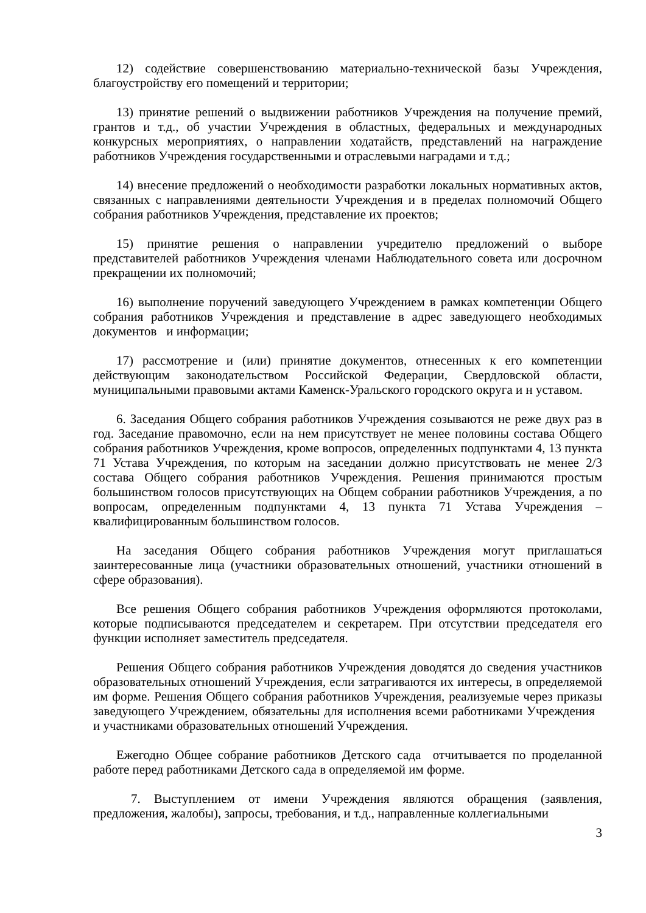12) содействие совершенствованию материально-технической базы Учреждения, благоустройству его помещений и территории;
13) принятие решений о выдвижении работников Учреждения на получение премий, грантов и т.д., об участии Учреждения в областных, федеральных и международных конкурсных мероприятиях, о направлении ходатайств, представлений на награждение работников Учреждения государственными и отраслевыми наградами и т.д.;
14) внесение предложений о необходимости разработки локальных нормативных актов, связанных с направлениями деятельности Учреждения и в пределах полномочий Общего собрания работников Учреждения, представление их проектов;
15) принятие решения о направлении учредителю предложений о выборе представителей работников Учреждения членами Наблюдательного совета или досрочном прекращении их полномочий;
16) выполнение поручений заведующего Учреждением в рамках компетенции Общего собрания работников Учреждения и представление в адрес заведующего необходимых документов и информации;
17) рассмотрение и (или) принятие документов, отнесенных к его компетенции действующим законодательством Российской Федерации, Свердловской области, муниципальными правовыми актами Каменск-Уральского городского округа и н уставом.
6. Заседания Общего собрания работников Учреждения созываются не реже двух раз в год. Заседание правомочно, если на нем присутствует не менее половины состава Общего собрания работников Учреждения, кроме вопросов, определенных подпунктами 4, 13 пункта 71 Устава Учреждения, по которым на заседании должно присутствовать не менее 2/3 состава Общего собрания работников Учреждения. Решения принимаются простым большинством голосов присутствующих на Общем собрании работников Учреждения, а по вопросам, определенным подпунктами 4, 13 пункта 71 Устава Учреждения – квалифицированным большинством голосов.
На заседания Общего собрания работников Учреждения могут приглашаться заинтересованные лица (участники образовательных отношений, участники отношений в сфере образования).
Все решения Общего собрания работников Учреждения оформляются протоколами, которые подписываются председателем и секретарем. При отсутствии председателя его функции исполняет заместитель председателя.
Решения Общего собрания работников Учреждения доводятся до сведения участников образовательных отношений Учреждения, если затрагиваются их интересы, в определяемой им форме. Решения Общего собрания работников Учреждения, реализуемые через приказы заведующего Учреждением, обязательны для исполнения всеми работниками Учреждения и участниками образовательных отношений Учреждения.
Ежегодно Общее собрание работников Детского сада отчитывается по проделанной работе перед работниками Детского сада в определяемой им форме.
7. Выступлением от имени Учреждения являются обращения (заявления, предложения, жалобы), запросы, требования, и т.д., направленные коллегиальными
3